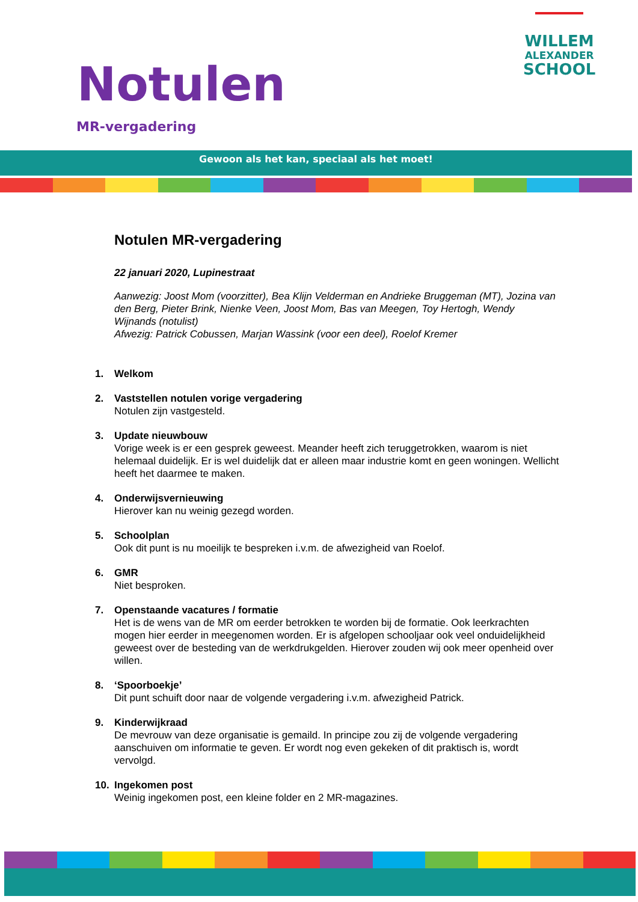Notulen
MR-vergadering
WILLEM
ALEXANDER
SCHOOL
Gewoon als het kan, speciaal als het moet!
Notulen MR-vergadering
22 januari 2020, Lupinestraat
Aanwezig: Joost Mom (voorzitter), Bea Klijn Velderman en Andrieke Bruggeman (MT), Jozina van den Berg, Pieter Brink, Nienke Veen, Joost Mom, Bas van Meegen, Toy Hertogh, Wendy Wijnands (notulist)
Afwezig: Patrick Cobussen, Marjan Wassink (voor een deel), Roelof Kremer
1. Welkom
2. Vaststellen notulen vorige vergadering
Notulen zijn vastgesteld.
3. Update nieuwbouw
Vorige week is er een gesprek geweest. Meander heeft zich teruggetrokken, waarom is niet helemaal duidelijk. Er is wel duidelijk dat er alleen maar industrie komt en geen woningen. Wellicht heeft het daarmee te maken.
4. Onderwijsvernieuwing
Hierover kan nu weinig gezegd worden.
5. Schoolplan
Ook dit punt is nu moeilijk te bespreken i.v.m. de afwezigheid van Roelof.
6. GMR
Niet besproken.
7. Openstaande vacatures / formatie
Het is de wens van de MR om eerder betrokken te worden bij de formatie. Ook leerkrachten mogen hier eerder in meegenomen worden. Er is afgelopen schooljaar ook veel onduidelijkheid geweest over de besteding van de werkdrukgelden. Hierover zouden wij ook meer openheid over willen.
8. ‘Spoorboekje’
Dit punt schuift door naar de volgende vergadering i.v.m. afwezigheid Patrick.
9. Kinderwijkraad
De mevrouw van deze organisatie is gemaild. In principe zou zij de volgende vergadering aanschuiven om informatie te geven. Er wordt nog even gekeken of dit praktisch is, wordt vervolgd.
10. Ingekomen post
Weinig ingekomen post, een kleine folder en 2 MR-magazines.